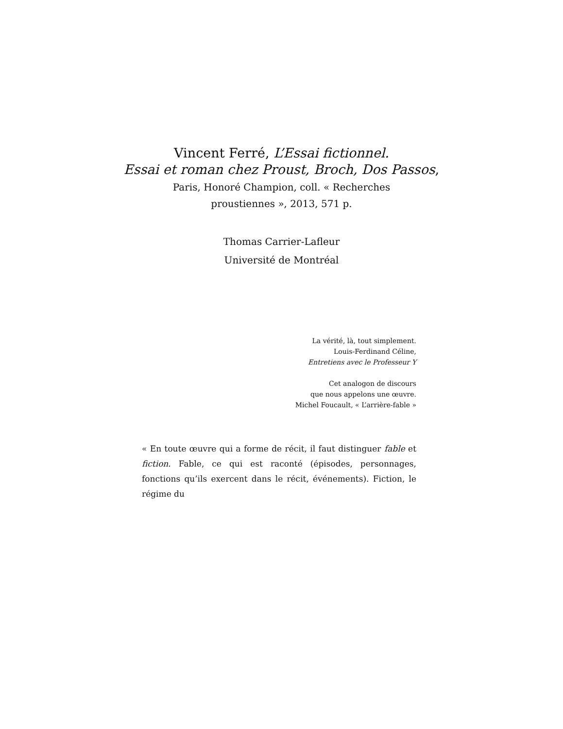Vincent Ferré, L’Essai fictionnel.
Essai et roman chez Proust, Broch, Dos Passos,
Paris, Honoré Champion, coll. « Recherches
proustiennes », 2013, 571 p.
Thomas Carrier-Lafleur
Université de Montréal
La vérité, là, tout simplement.
Louis-Ferdinand Céline,
Entretiens avec le Professeur Y
Cet analogon de discours
que nous appelons une œuvre.
Michel Foucault, « L’arrière-fable »
« En toute œuvre qui a forme de récit, il faut distinguer fable et fiction. Fable, ce qui est raconté (épisodes, personnages, fonctions qu’ils exercent dans le récit, événements). Fiction, le régime du